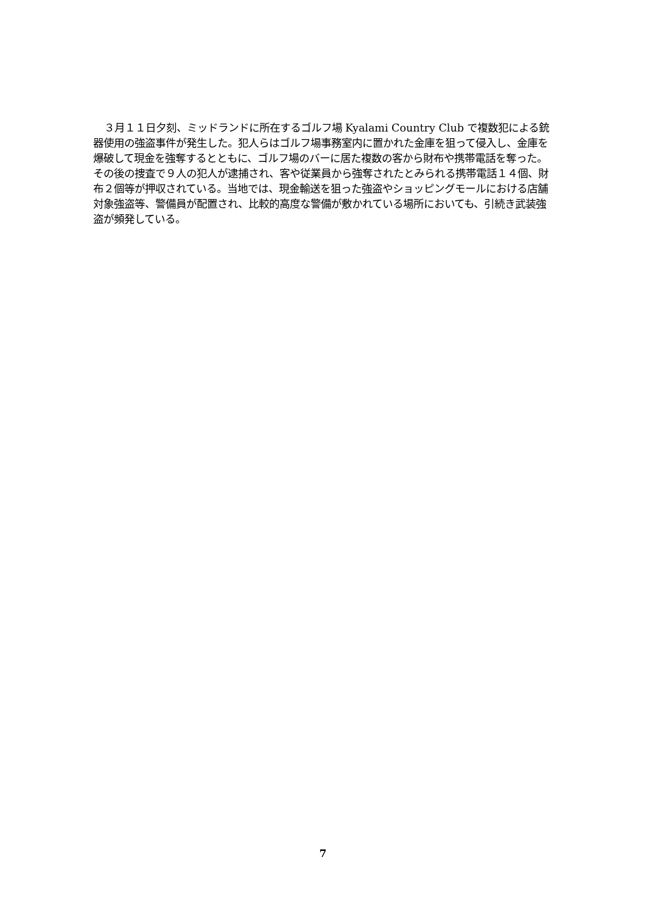３月１１日夕刻、ミッドランドに所在するゴルフ場 Kyalami Country Club で複数犯による銃器使用の強盗事件が発生した。犯人らはゴルフ場事務室内に置かれた金庫を狙って侵入し、金庫を爆破して現金を強奪するとともに、ゴルフ場のバーに居た複数の客から財布や携帯電話を奪った。その後の捜査で９人の犯人が逮捕され、客や従業員から強奪されたとみられる携帯電話１４個、財布２個等が押収されている。当地では、現金輸送を狙った強盗やショッピングモールにおける店舗対象強盗等、警備員が配置され、比較的高度な警備が敷かれている場所においても、引続き武装強盗が頻発している。
7